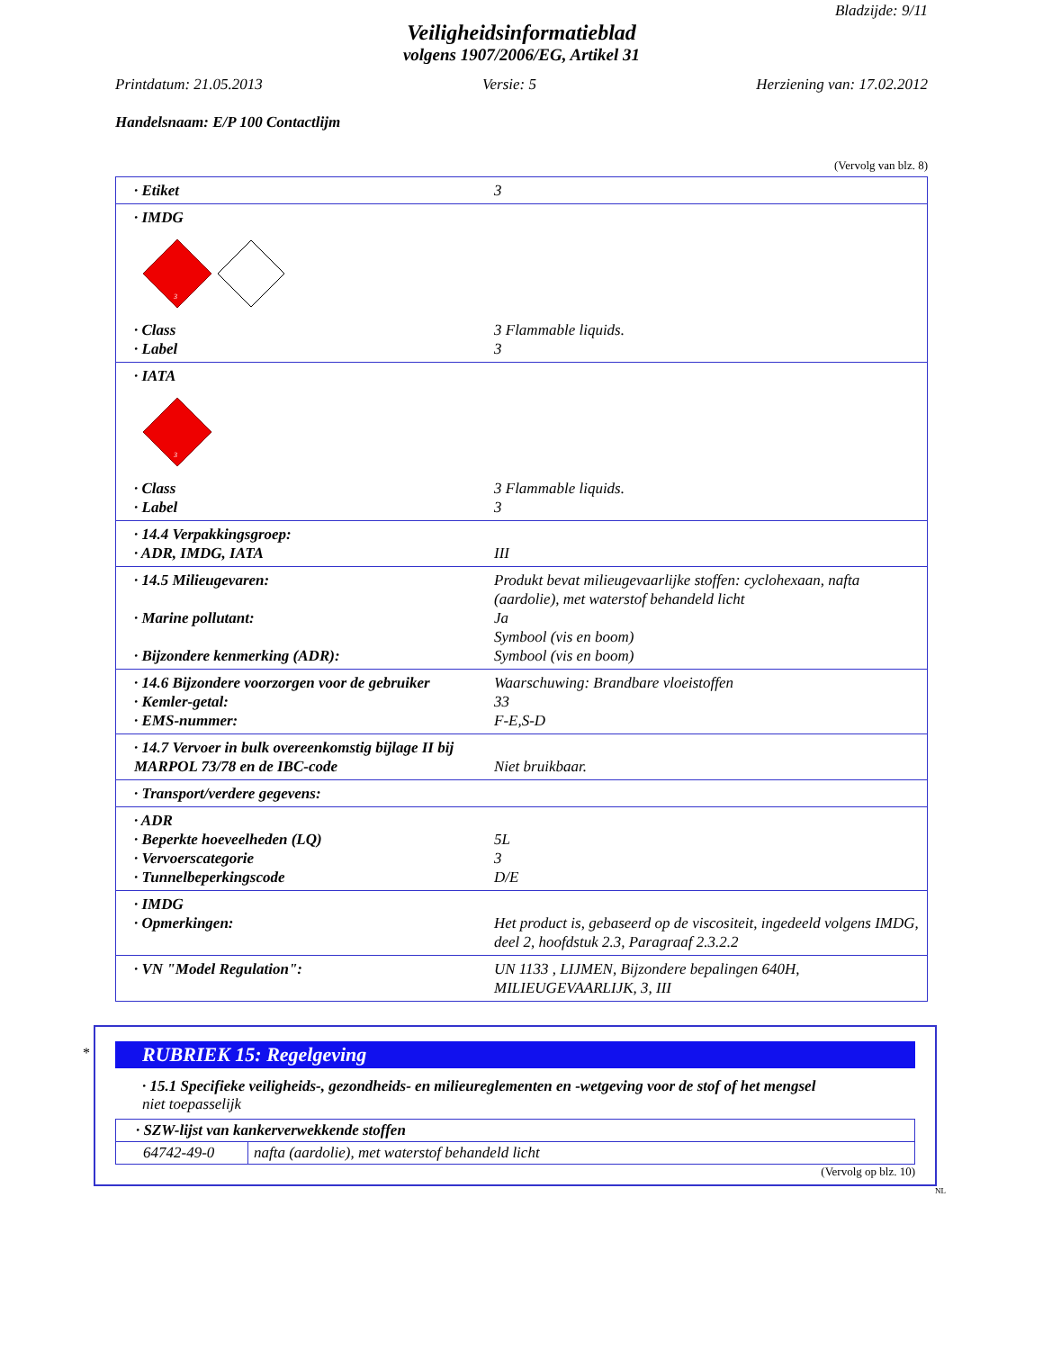Bladzijde: 9/11
Veiligheidsinformatieblad
volgens 1907/2006/EG, Artikel 31
Printdatum: 21.05.2013 Versie: 5 Herziening van: 17.02.2012
Handelsnaam: E/P 100 Contactlijm
(Vervolg van blz. 8)
· Etiket 3
· IMDG
3
· Class 3 Flammable liquids.
· Label 3
· IATA
3
· Class 3 Flammable liquids.
· Label 3
· 14.4 Verpakkingsgroep:
· ADR, IMDG, IATA III
· 14.5 Milieugevaren: Produkt bevat milieugevaarlijke stoffen: cyclohexaan, nafta (aardolie), met waterstof behandeld licht
· Marine pollutant: Ja
Symbool (vis en boom)
· Bijzondere kenmerking (ADR): Symbool (vis en boom)
· 14.6 Bijzondere voorzorgen voor de gebruiker Waarschuwing: Brandbare vloeistoffen
· Kemler-getal: 33
· EMS-nummer: F-E,S-D
· 14.7 Vervoer in bulk overeenkomstig bijlage II bij MARPOL 73/78 en de IBC-code
Niet bruikbaar.
· Transport/verdere gegevens:
· ADR
· Beperkte hoeveelheden (LQ) 5L
· Vervoerscategorie 3
· Tunnelbeperkingscode D/E
· IMDG
· Opmerkingen: Het product is, gebaseerd op de viscositeit, ingedeeld volgens IMDG, deel 2, hoofdstuk 2.3, Paragraaf 2.3.2.2
· VN "Model Regulation": UN 1133 , LIJMEN, Bijzondere bepalingen 640H, MILIEUGEVAARLIJK, 3, III
*
RUBRIEK 15: Regelgeving
· 15.1 Specifieke veiligheids-, gezondheids- en milieureglementen en -wetgeving voor de stof of het mengsel
niet toepasselijk
| · SZW-lijst van kankerverwekkende stoffen | |
| 64742-49-0 | nafta (aardolie), met waterstof behandeld licht |
(Vervolg op blz. 10)
NL